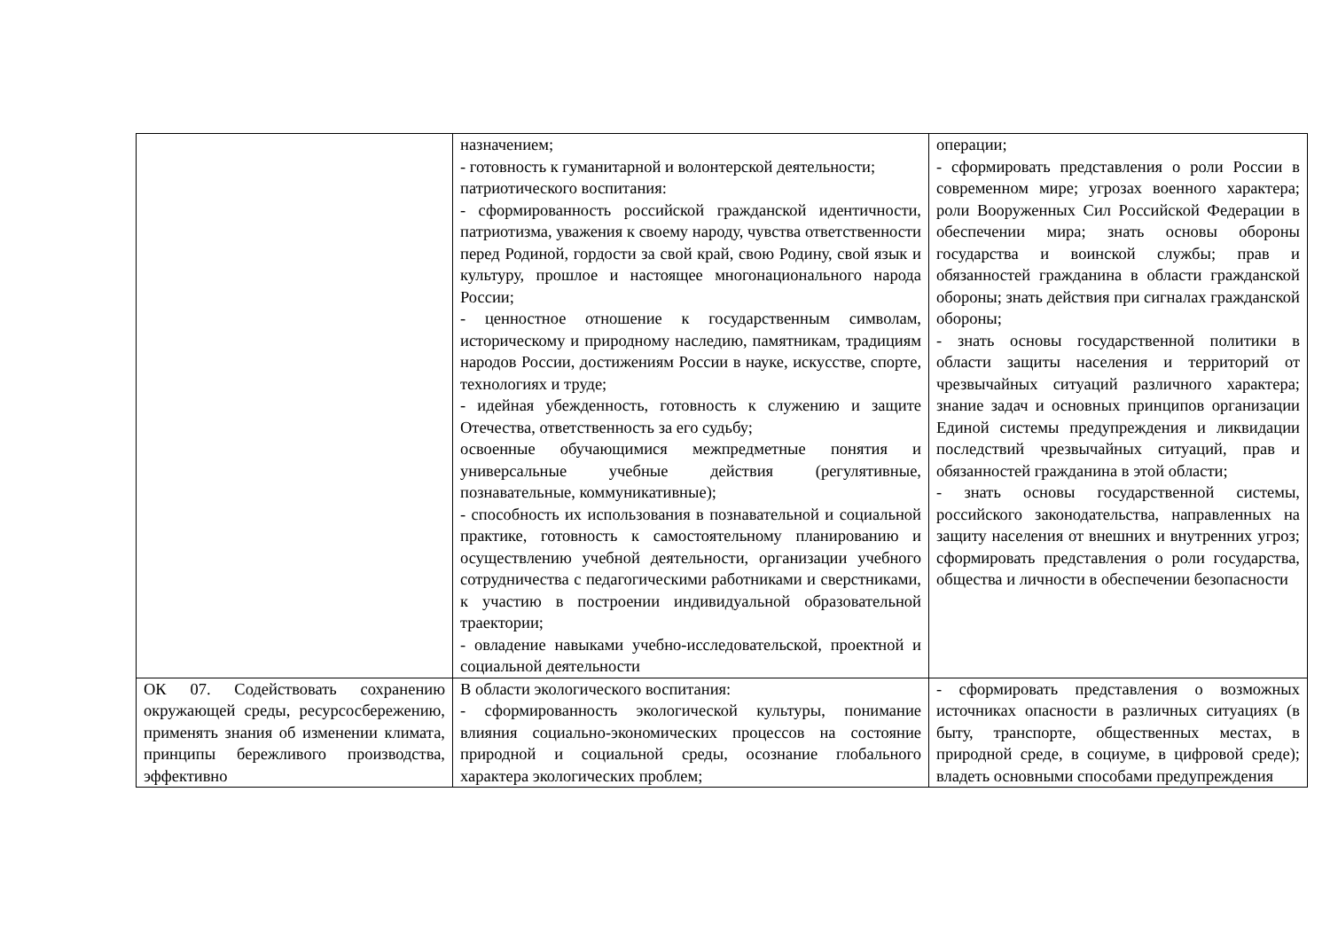| | назначением; - готовность к гуманитарной и волонтерской деятельности; патриотического воспитания: - сформированность российской гражданской идентичности, патриотизма, уважения к своему народу, чувства ответственности перед Родиной, гордости за свой край, свою Родину, свой язык и культуру, прошлое и настоящее многонационального народа России; - ценностное отношение к государственным символам, историческому и природному наследию, памятникам, традициям народов России, достижениям России в науке, искусстве, спорте, технологиях и труде; - идейная убежденность, готовность к служению и защите Отечества, ответственность за его судьбу; освоенные обучающимися межпредметные понятия и универсальные учебные действия (регулятивные, познавательные, коммуникативные); - способность их использования в познавательной и социальной практике, готовность к самостоятельному планированию и осуществлению учебной деятельности, организации учебного сотрудничества с педагогическими работниками и сверстниками, к участию в построении индивидуальной образовательной траектории; - овладение навыками учебно-исследовательской, проектной и социальной деятельности | операции; - сформировать представления о роли России в современном мире; угрозах военного характера; роли Вооруженных Сил Российской Федерации в обеспечении мира; знать основы обороны государства и воинской службы; прав и обязанностей гражданина в области гражданской обороны; знать действия при сигналах гражданской обороны; - знать основы государственной политики в области защиты населения и территорий от чрезвычайных ситуаций различного характера; знание задач и основных принципов организации Единой системы предупреждения и ликвидации последствий чрезвычайных ситуаций, прав и обязанностей гражданина в этой области; - знать основы государственной системы, российского законодательства, направленных на защиту населения от внешних и внутренних угроз; сформировать представления о роли государства, общества и личности в обеспечении безопасности |
| ОК 07. Содействовать сохранению окружающей среды, ресурсосбережению, применять знания об изменении климата, принципы бережливого производства, эффективно | В области экологического воспитания: - сформированность экологической культуры, понимание влияния социально-экономических процессов на состояние природной и социальной среды, осознание глобального характера экологических проблем; | - сформировать представления о возможных источниках опасности в различных ситуациях (в быту, транспорте, общественных местах, в природной среде, в социуме, в цифровой среде); владеть основными способами предупреждения |